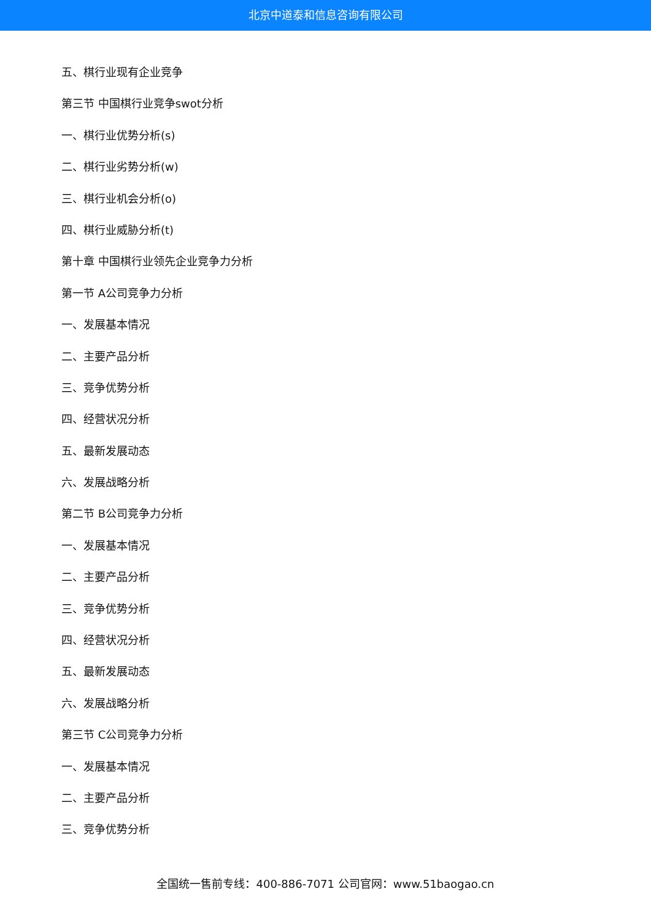北京中道泰和信息咨询有限公司
五、棋行业现有企业竞争
第三节 中国棋行业竞争swot分析
一、棋行业优势分析(s)
二、棋行业劣势分析(w)
三、棋行业机会分析(o)
四、棋行业威胁分析(t)
第十章 中国棋行业领先企业竞争力分析
第一节 A公司竞争力分析
一、发展基本情况
二、主要产品分析
三、竞争优势分析
四、经营状况分析
五、最新发展动态
六、发展战略分析
第二节 B公司竞争力分析
一、发展基本情况
二、主要产品分析
三、竞争优势分析
四、经营状况分析
五、最新发展动态
六、发展战略分析
第三节 C公司竞争力分析
一、发展基本情况
二、主要产品分析
三、竞争优势分析
全国统一售前专线：400-886-7071 公司官网：www.51baogao.cn